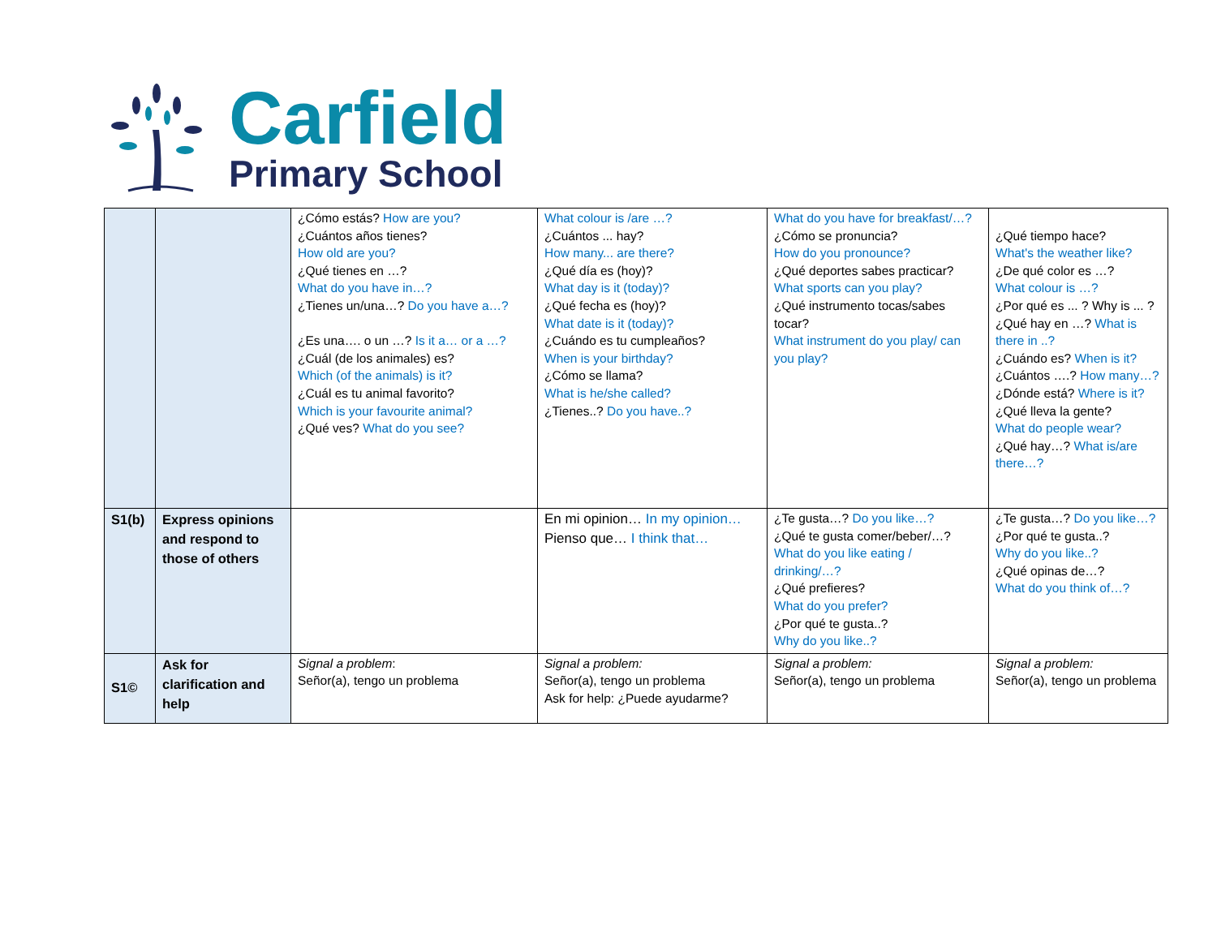Carfield
Primary School
| | | ¿Cómo estás? How are you? ¿Cuántos años tienes? How old are you? ¿Qué tienes en …? What do you have in…? ¿Tienes un/una…? Do you have a…? ¿Es una…. o un …? Is it a… or a …? ¿Cuál (de los animales) es? Which (of the animals) is it? ¿Cuál es tu animal favorito? Which is your favourite animal? ¿Qué ves? What do you see? | What colour is /are …? ¿Cuántos ... hay? How many... are there? ¿Qué día es (hoy)? What day is it (today)? ¿Qué fecha es (hoy)? What date is it (today)? ¿Cuándo es tu cumpleaños? When is your birthday? ¿Cómo se llama? What is he/she called? ¿Tienes..? Do you have..? | What do you have for breakfast/…? ¿Cómo se pronuncia? How do you pronounce? ¿Qué deportes sabes practicar? What sports can you play? ¿Qué instrumento tocas/sabes tocar? What instrument do you play/ can you play? | ¿Qué tiempo hace? What's the weather like? ¿De qué color es …? What colour is …? ¿Por qué es ... ? Why is ... ? ¿Qué hay en …? What is there in ..? ¿Cuándo es? When is it? ¿Cuántos ….? How many…? ¿Dónde está? Where is it? ¿Qué lleva la gente? What do people wear? ¿Qué hay…? What is/are there…? |
| S1(b) | Express opinions and respond to those of others | | En mi opinion… In my opinion… Pienso que… I think that… | ¿Te gusta…? Do you like…? ¿Qué te gusta comer/beber/…? What do you like eating / drinking/…? ¿Qué prefieres? What do you prefer? ¿Por qué te gusta..? Why do you like..? | ¿Te gusta…? Do you like…? ¿Por qué te gusta..? Why do you like..? ¿Qué opinas de…? What do you think of…? |
| S1© | Ask for clarification and help | Signal a problem : Señor(a), tengo un problema | Signal a problem: Señor(a), tengo un problema Ask for help: ¿Puede ayudarme? | Signal a problem: Señor(a), tengo un problema | Signal a problem: Señor(a), tengo un problema |